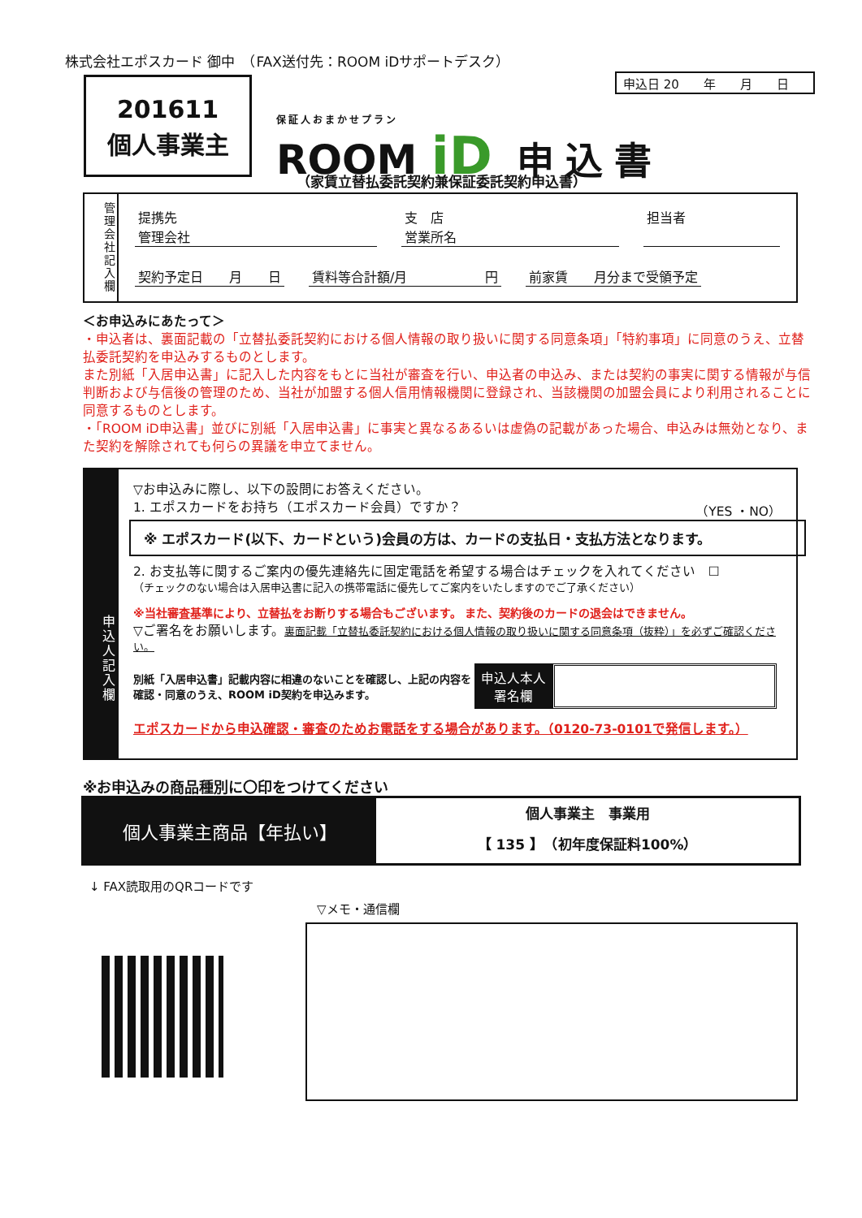株式会社エポスカード 御中　（FAX送付先：ROOM iDサポートデスク）
申込日 20　　年　　月　　日
201611
個人事業主
保証人おまかせプラン
ROOM iD 申込書
（家賃立替払委託契約兼保証委託契約申込書）
管理会社記入欄
提携先
管理会社 支　店
営業所名 担当者
契約予定日　　月　　日 賃料等合計額/月　　　　　　円 前家賃　　月分まで受領予定
＜お申込みにあたって＞
・申込者は、裏面記載の「立替払委託契約における個人情報の取り扱いに関する同意条項」「特約事項」に同意のうえ、立替払委託契約を申込みするものとします。
また別紙「入居申込書」に記入した内容をもとに当社が審査を行い、申込者の申込み、または契約の事実に関する情報が与信判断および与信後の管理のため、当社が加盟する個人信用情報機関に登録され、当該機関の加盟会員により利用されることに同意するものとします。
・「ROOM iD申込書」並びに別紙「入居申込書」に事実と異なるあるいは虚偽の記載があった場合、申込みは無効となり、また契約を解除されても何らの異議を申立てません。
申込人記入欄
▽お申込みに際し、以下の設問にお答えください。
1. エポスカードをお持ち（エポスカード会員）ですか？ （YES ・NO）
※ エポスカード(以下、カードという)会員の方は、カードの支払日・支払方法となります。
2. お支払等に関するご案内の優先連絡先に固定電話を希望する場合はチェックを入れてください　☐
（チェックのない場合は入居申込書に記入の携帯電話に優先してご案内をいたしますのでご了承ください）
※当社審査基準により、立替払をお断りする場合もございます。 また、契約後のカードの退会はできません。
▽ご署名をお願いします。裏面記載「立替払委託契約における個人情報の取り扱いに関する同意条項（抜粋）」を必ずご確認ください。
別紙「入居申込書」記載内容に相違のないことを確認し、上記の内容を確認・同意のうえ、ROOM iD契約を申込みます。
申込人本人
署名欄
エポスカードから申込確認・審査のためお電話をする場合があります。（0120-73-0101で発信します。）
※お申込みの商品種別に〇印をつけてください
個人事業主商品【年払い】
個人事業主　事業用
【 135 】　（初年度保証料100%）
↓ FAX読取用のQRコードです
▽メモ・通信欄